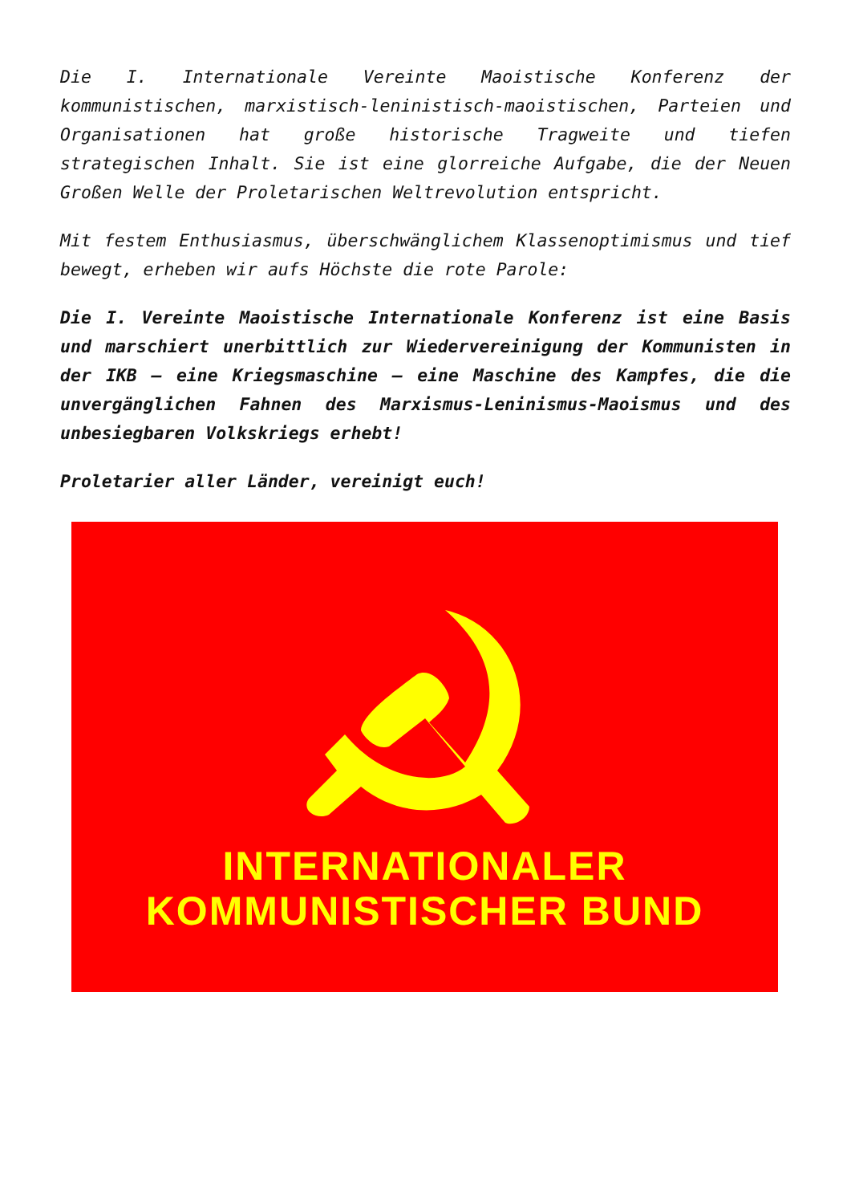Die I. Internationale Vereinte Maoistische Konferenz der kommunistischen, marxistisch-leninistisch-maoistischen, Parteien und Organisationen hat große historische Tragweite und tiefen strategischen Inhalt. Sie ist eine glorreiche Aufgabe, die der Neuen Großen Welle der Proletarischen Weltrevolution entspricht.
Mit festem Enthusiasmus, überschwänglichem Klassenoptimismus und tief bewegt, erheben wir aufs Höchste die rote Parole:
Die I. Vereinte Maoistische Internationale Konferenz ist eine Basis und marschiert unerbittlich zur Wiedervereinigung der Kommunisten in der IKB – eine Kriegsmaschine – eine Maschine des Kampfes, die die unvergänglichen Fahnen des Marxismus-Leninismus-Maoismus und des unbesiegbaren Volkskriegs erhebt!
Proletarier aller Länder, vereinigt euch!
INTERNATIONALER
KOMMUNISTISCHER BUND